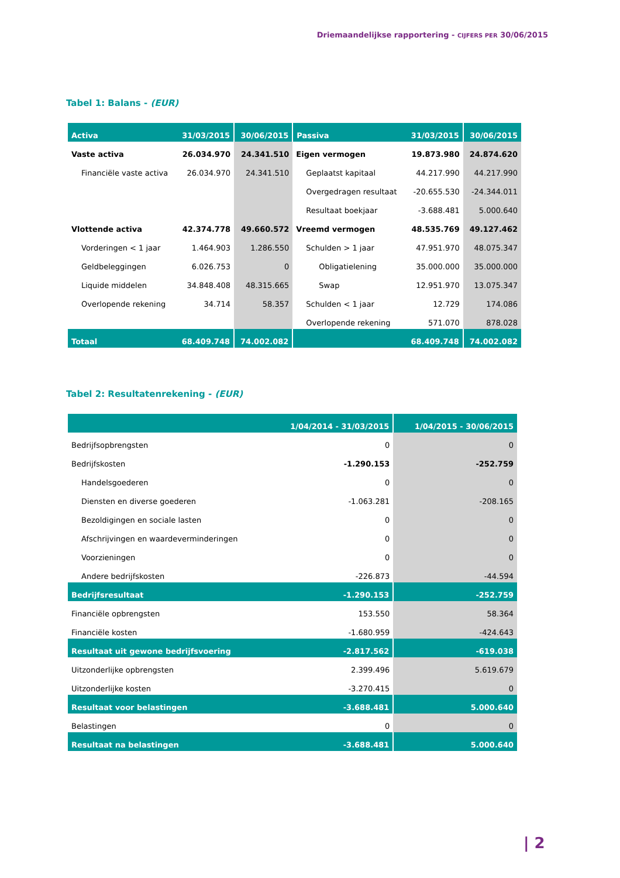Driemaandelijkse rapportering - CIJFERS PER 30/06/2015
Tabel 1: Balans - (EUR)
| Activa | 31/03/2015 | 30/06/2015 | Passiva | 31/03/2015 | 30/06/2015 |
| --- | --- | --- | --- | --- | --- |
| Vaste activa | 26.034.970 | 24.341.510 | Eigen vermogen | 19.873.980 | 24.874.620 |
| Financiële vaste activa | 26.034.970 | 24.341.510 | Geplaatst kapitaal | 44.217.990 | 44.217.990 |
| | | | Overgedragen resultaat | -20.655.530 | -24.344.011 |
| | | | Resultaat boekjaar | -3.688.481 | 5.000.640 |
| Vlottende activa | 42.374.778 | 49.660.572 | Vreemd vermogen | 48.535.769 | 49.127.462 |
| Vorderingen < 1 jaar | 1.464.903 | 1.286.550 | Schulden > 1 jaar | 47.951.970 | 48.075.347 |
| Geldbeleggingen | 6.026.753 | 0 | Obligatielening | 35.000.000 | 35.000.000 |
| Liquide middelen | 34.848.408 | 48.315.665 | Swap | 12.951.970 | 13.075.347 |
| Overlopende rekening | 34.714 | 58.357 | Schulden < 1 jaar | 12.729 | 174.086 |
| | | | Overlopende rekening | 571.070 | 878.028 |
| Totaal | 68.409.748 | 74.002.082 | | 68.409.748 | 74.002.082 |
Tabel 2: Resultatenrekening - (EUR)
| | 1/04/2014 - 31/03/2015 | 1/04/2015 - 30/06/2015 |
| --- | --- | --- |
| Bedrijfsopbrengsten | 0 | 0 |
| Bedrijfskosten | -1.290.153 | -252.759 |
| Handelsgoederen | 0 | 0 |
| Diensten en diverse goederen | -1.063.281 | -208.165 |
| Bezoldigingen en sociale lasten | 0 | 0 |
| Afschrijvingen en waardeverminderingen | 0 | 0 |
| Voorzieningen | 0 | 0 |
| Andere bedrijfskosten | -226.873 | -44.594 |
| Bedrijfsresultaat | -1.290.153 | -252.759 |
| Financiële opbrengsten | 153.550 | 58.364 |
| Financiële kosten | -1.680.959 | -424.643 |
| Resultaat uit gewone bedrijfsvoering | -2.817.562 | -619.038 |
| Uitzonderlijke opbrengsten | 2.399.496 | 5.619.679 |
| Uitzonderlijke kosten | -3.270.415 | 0 |
| Resultaat voor belastingen | -3.688.481 | 5.000.640 |
| Belastingen | 0 | 0 |
| Resultaat na belastingen | -3.688.481 | 5.000.640 |
| 2